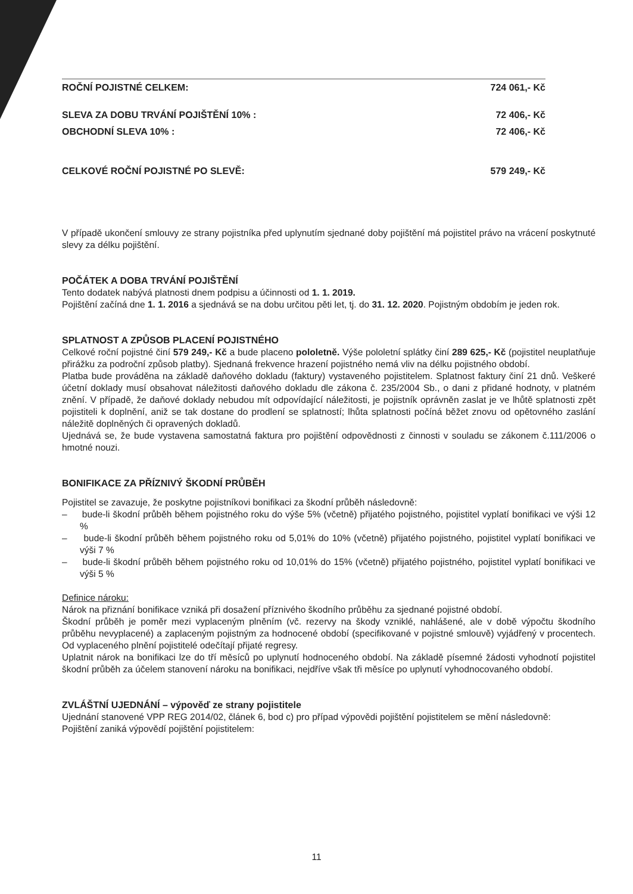| ROČNÍ POJISTNÉ CELKEM: | 724 061,- Kč |
| SLEVA ZA DOBU TRVÁNÍ POJIŠTĚNÍ 10% : | 72 406,- Kč |
| OBCHODNÍ SLEVA 10% : | 72 406,- Kč |
| CELKOVÉ ROČNÍ POJISTNÉ PO SLEVĚ: | 579 249,- Kč |
V případě ukončení smlouvy ze strany pojistníka před uplynutím sjednané doby pojištění má pojistitel právo na vrácení poskytnuté slevy za délku pojištění.
POČÁTEK A DOBA TRVÁNÍ POJIŠTĚNÍ
Tento dodatek nabývá platnosti dnem podpisu a účinnosti od 1. 1. 2019.
Pojištění začíná dne 1. 1. 2016 a sjednává se na dobu určitou pěti let, tj. do 31. 12. 2020. Pojistným obdobím je jeden rok.
SPLATNOST A ZPŮSOB PLACENÍ POJISTNÉHO
Celkové roční pojistné činí 579 249,- Kč a bude placeno pololetně. Výše pololetní splátky činí 289 625,- Kč (pojistitel neuplatňuje přirážku za področní způsob platby). Sjednaná frekvence hrazení pojistného nemá vliv na délku pojistného období.
Platba bude prováděna na základě daňového dokladu (faktury) vystaveného pojistitelem. Splatnost faktury činí 21 dnů. Veškeré účetní doklady musí obsahovat náležitosti daňového dokladu dle zákona č. 235/2004 Sb., o dani z přidané hodnoty, v platném znění. V případě, že daňové doklady nebudou mít odpovídající náležitosti, je pojistník oprávněn zaslat je ve lhůtě splatnosti zpět pojistiteli k doplnění, aniž se tak dostane do prodlení se splatností; lhůta splatnosti počíná běžet znovu od opětovného zaslání náležitě doplněných či opravených dokladů.
Ujednává se, že bude vystavena samostatná faktura pro pojištění odpovědnosti z činnosti v souladu se zákonem č.111/2006 o hmotné nouzi.
BONIFIKACE ZA PŘÍZNIVÝ ŠKODNÍ PRŮBĚH
Pojistitel se zavazuje, že poskytne pojistníkovi bonifikaci za škodní průběh následovně:
– bude-li škodní průběh během pojistného roku do výše 5% (včetně) přijatého pojistného, pojistitel vyplatí bonifikaci ve výši 12 %
– bude-li škodní průběh během pojistného roku od 5,01% do 10% (včetně) přijatého pojistného, pojistitel vyplatí bonifikaci ve výši 7 %
– bude-li škodní průběh během pojistného roku od 10,01% do 15% (včetně) přijatého pojistného, pojistitel vyplatí bonifikaci ve výši 5 %
Definice nároku:
Nárok na přiznání bonifikace vzniká při dosažení příznivého škodního průběhu za sjednané pojistné období.
Škodní průběh je poměr mezi vyplaceným plněním (vč. rezervy na škody vzniklé, nahlášené, ale v době výpočtu škodního průběhu nevyplacené) a zaplaceným pojistným za hodnocené období (specifikované v pojistné smlouvě) vyjádřený v procentech. Od vyplaceného plnění pojistitelé odečítají přijaté regresy.
Uplatnit nárok na bonifikaci lze do tří měsíců po uplynutí hodnoceného období. Na základě písemné žádosti vyhodnotí pojistitel škodní průběh za účelem stanovení nároku na bonifikaci, nejdříve však tři měsíce po uplynutí vyhodnocovaného období.
ZVLÁŠTNÍ UJEDNÁNÍ – výpověď ze strany pojistitele
Ujednání stanovené VPP REG 2014/02, článek 6, bod c) pro případ výpovědi pojištění pojistitelem se mění následovně:
Pojištění zaniká výpovědí pojištění pojistitelem:
11